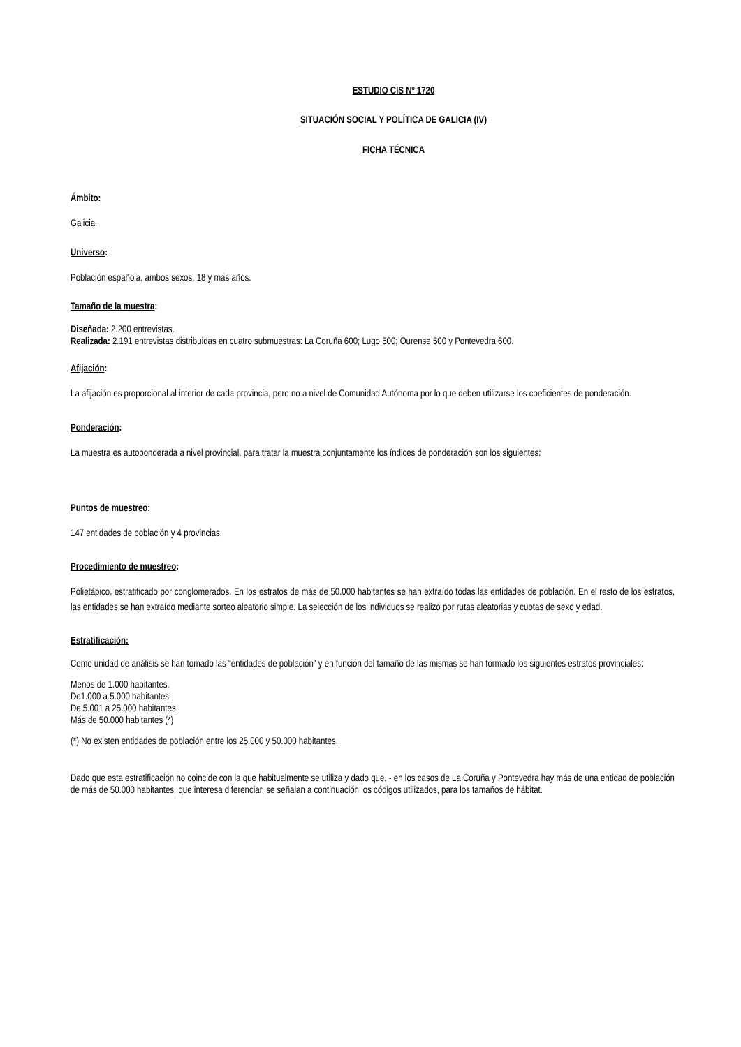ESTUDIO CIS Nº 1720
SITUACIÓN SOCIAL Y POLÍTICA DE GALICIA (IV)
FICHA TÉCNICA
Ámbito:
Galicia.
Universo:
Población española, ambos sexos, 18 y más años.
Tamaño de la muestra:
Diseñada: 2.200 entrevistas.
Realizada: 2.191 entrevistas distribuidas en cuatro submuestras: La Coruña 600; Lugo 500; Ourense 500 y Pontevedra 600.
Afijación:
La afijación es proporcional al interior de cada provincia, pero no a nivel de Comunidad Autónoma por lo que deben utilizarse los coeficientes de ponderación.
Ponderación:
La muestra es autoponderada a nivel provincial, para tratar la muestra conjuntamente los índices de ponderación son los siguientes:
Puntos de muestreo:
147 entidades de población y 4 provincias.
Procedimiento de muestreo:
Polietápico, estratificado por conglomerados. En los estratos de más de 50.000 habitantes se han extraído todas las entidades de población. En el resto de los estratos, las entidades se han extraído mediante sorteo aleatorio simple. La selección de los individuos se realizó por rutas aleatorias y cuotas de sexo y edad.
Estratificación:
Como unidad de análisis se han tomado las “entidades de población” y en función del tamaño de las mismas se han formado los siguientes estratos provinciales:
Menos de 1.000 habitantes.
De1.000 a 5.000 habitantes.
De 5.001 a 25.000 habitantes.
Más de 50.000 habitantes (*)
(*) No existen entidades de población entre los 25.000 y 50.000 habitantes.
Dado que esta estratificación no coincide con la que habitualmente se utiliza y dado que, - en los casos de La Coruña y Pontevedra hay más de una entidad de población de más de 50.000 habitantes, que interesa diferenciar, se señalan a continuación los códigos utilizados, para los tamaños de hábitat.